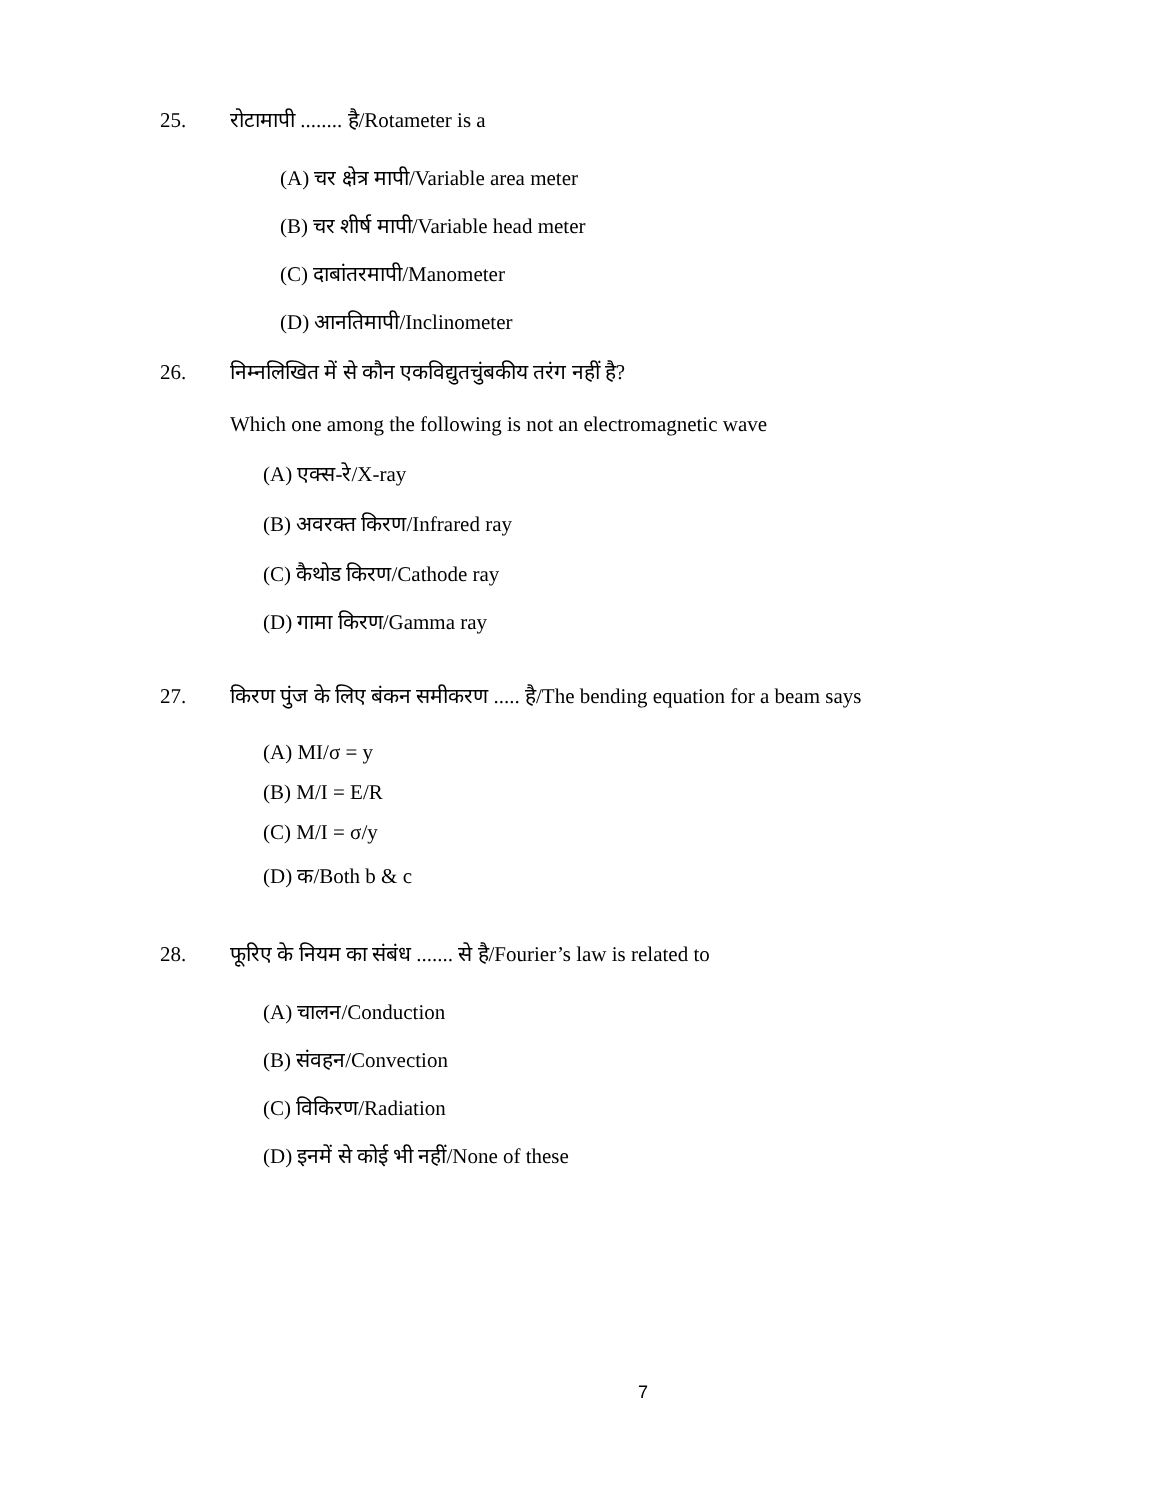25. रोटामापी ........ है/Rotameter is a
(A) चर क्षेत्र मापी/Variable area meter
(B) चर शीर्ष मापी/Variable head meter
(C) दाबांतरमापी/Manometer
(D) आनतिमापी/Inclinometer
26. निम्नलिखित में से कौन एकविद्युतचुंबकीय तरंग नहीं है?
Which one among the following is not an electromagnetic wave
(A) एक्स-रे/X-ray
(B) अवरक्त किरण/Infrared ray
(C) कैथोड किरण/Cathode ray
(D) गामा किरण/Gamma ray
27. किरण पुंज के लिए बंकन समीकरण ..... है/The bending equation for a beam says
(A) MI/σ = y
(B) M/I = E/R
(C) M/I = σ/y
(D) क/Both b & c
28. फूरिए के नियम का संबंध ....... से है/Fourier’s law is related to
(A) चालन/Conduction
(B) संवहन/Convection
(C) विकिरण/Radiation
(D) इनमें से कोई भी नहीं/None of these
7